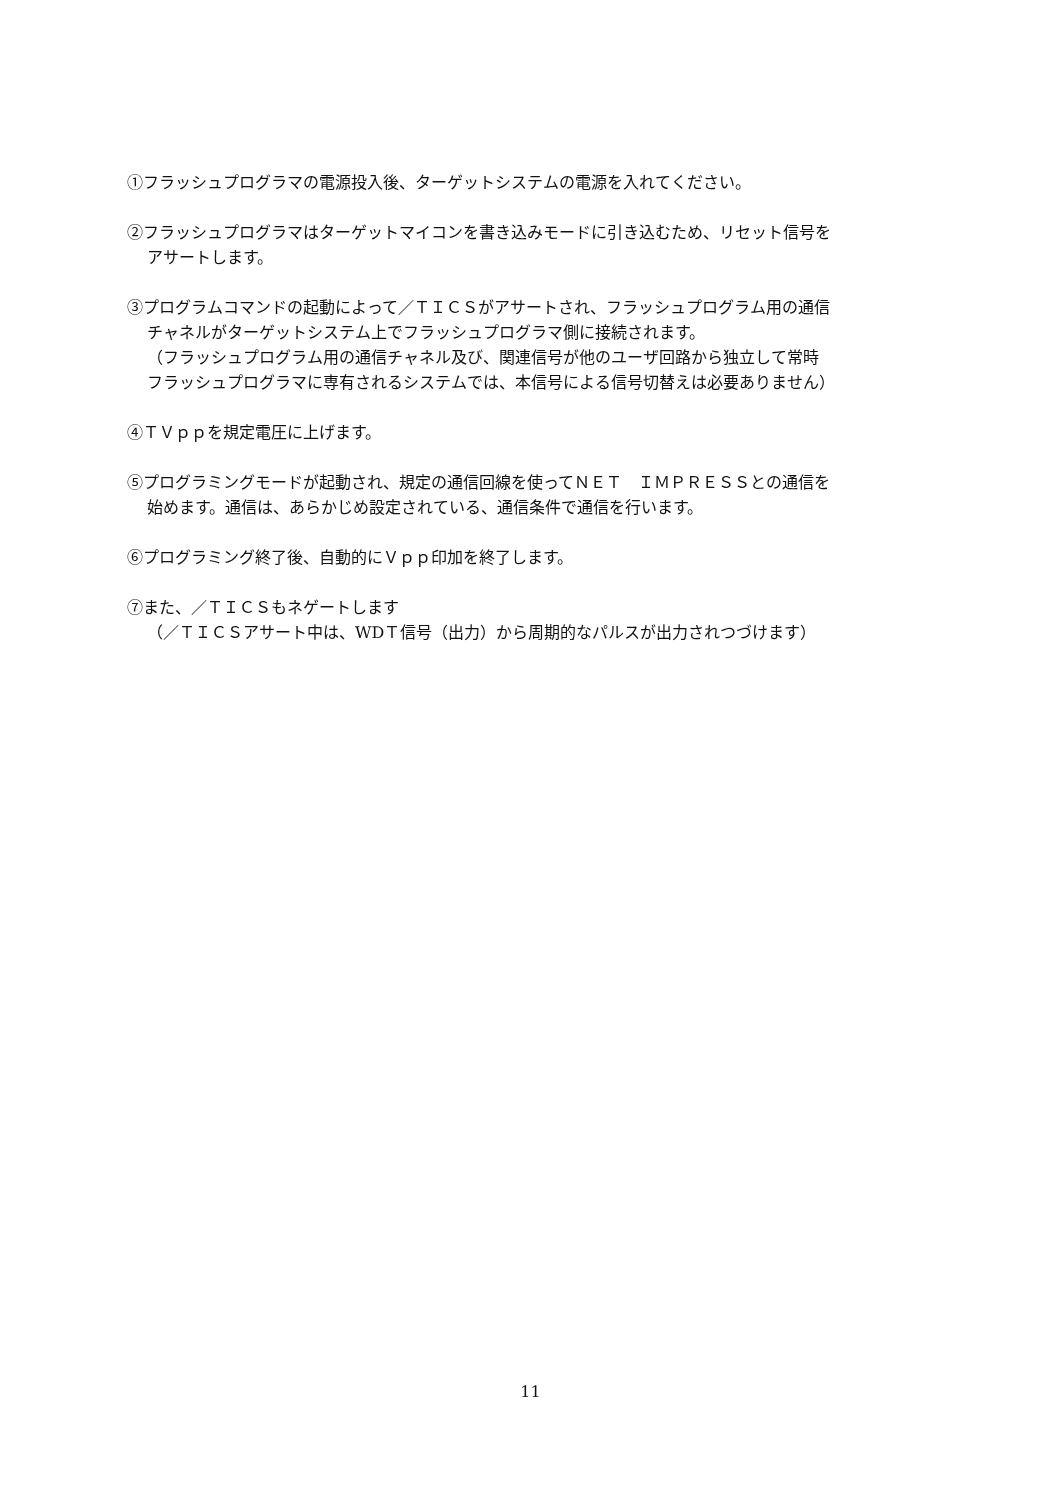①フラッシュプログラマの電源投入後、ターゲットシステムの電源を入れてください。
②フラッシュプログラマはターゲットマイコンを書き込みモードに引き込むため、リセット信号を
アサートします。
③プログラムコマンドの起動によって／ＴＩＣＳがアサートされ、フラッシュプログラム用の通信
チャネルがターゲットシステム上でフラッシュプログラマ側に接続されます。
（フラッシュプログラム用の通信チャネル及び、関連信号が他のユーザ回路から独立して常時
フラッシュプログラマに専有されるシステムでは、本信号による信号切替えは必要ありません）
④ＴＶｐｐを規定電圧に上げます。
⑤プログラミングモードが起動され、規定の通信回線を使ってＮＥＴ　ＩＭＰＲＥＳＳとの通信を
始めます。通信は、あらかじめ設定されている、通信条件で通信を行います。
⑥プログラミング終了後、自動的にＶｐｐ印加を終了します。
⑦また、／ＴＩＣＳもネゲートします
（／ＴＩＣＳアサート中は、WDＴ信号（出力）から周期的なパルスが出力されつづけます）
11